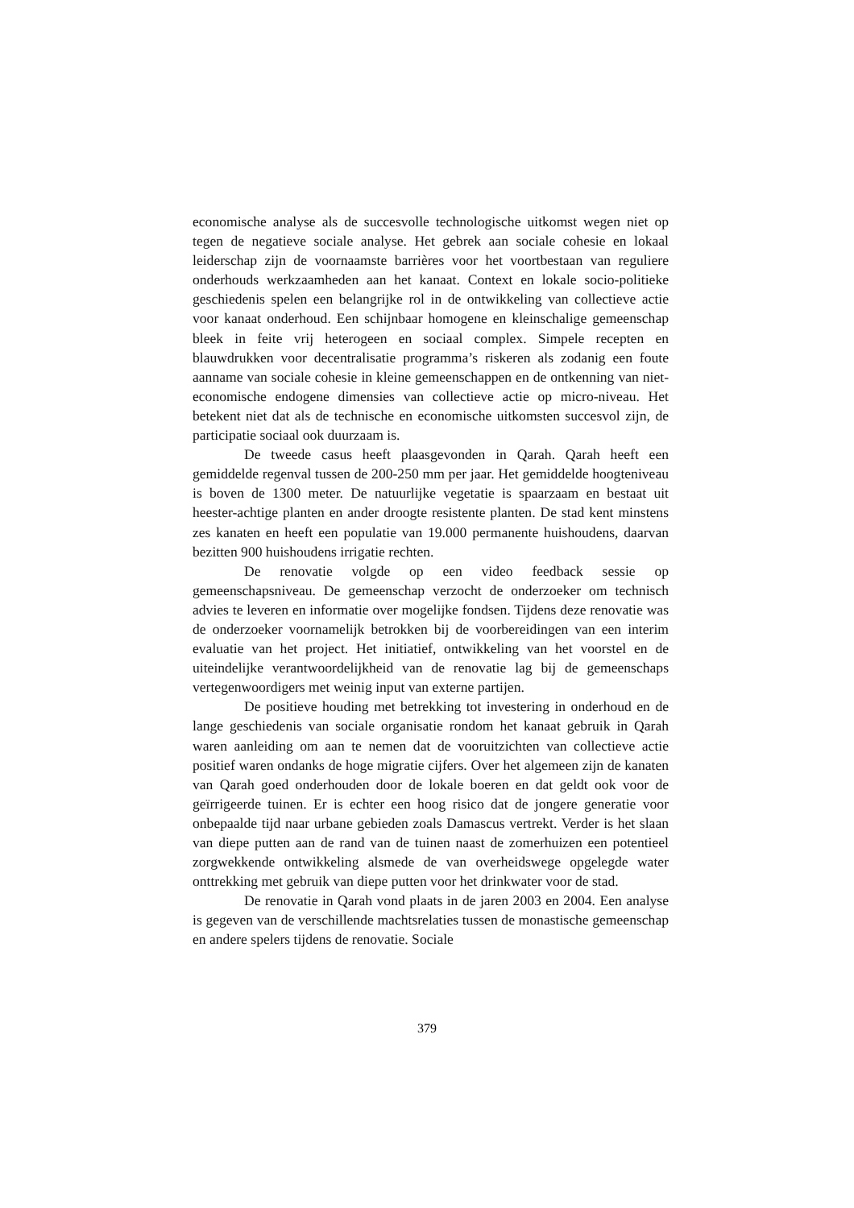economische analyse als de succesvolle technologische uitkomst wegen niet op tegen de negatieve sociale analyse. Het gebrek aan sociale cohesie en lokaal leiderschap zijn de voornaamste barrières voor het voortbestaan van reguliere onderhouds werkzaamheden aan het kanaat. Context en lokale socio-politieke geschiedenis spelen een belangrijke rol in de ontwikkeling van collectieve actie voor kanaat onderhoud. Een schijnbaar homogene en kleinschalige gemeenschap bleek in feite vrij heterogeen en sociaal complex. Simpele recepten en blauwdrukken voor decentralisatie programma’s riskeren als zodanig een foute aanname van sociale cohesie in kleine gemeenschappen en de ontkenning van niet-economische endogene dimensies van collectieve actie op micro-niveau. Het betekent niet dat als de technische en economische uitkomsten succesvol zijn, de participatie sociaal ook duurzaam is.
De tweede casus heeft plaasgevonden in Qarah. Qarah heeft een gemiddelde regenval tussen de 200-250 mm per jaar. Het gemiddelde hoogteniveau is boven de 1300 meter. De natuurlijke vegetatie is spaarzaam en bestaat uit heester-achtige planten en ander droogte resistente planten. De stad kent minstens zes kanaten en heeft een populatie van 19.000 permanente huishoudens, daarvan bezitten 900 huishoudens irrigatie rechten.
De renovatie volgde op een video feedback sessie op gemeenschapsniveau. De gemeenschap verzocht de onderzoeker om technisch advies te leveren en informatie over mogelijke fondsen. Tijdens deze renovatie was de onderzoeker voornamelijk betrokken bij de voorbereidingen van een interim evaluatie van het project. Het initiatief, ontwikkeling van het voorstel en de uiteindelijke verantwoordelijkheid van de renovatie lag bij de gemeenschaps vertegenwoordigers met weinig input van externe partijen.
De positieve houding met betrekking tot investering in onderhoud en de lange geschiedenis van sociale organisatie rondom het kanaat gebruik in Qarah waren aanleiding om aan te nemen dat de vooruitzichten van collectieve actie positief waren ondanks de hoge migratie cijfers. Over het algemeen zijn de kanaten van Qarah goed onderhouden door de lokale boeren en dat geldt ook voor de geïrrigeerde tuinen. Er is echter een hoog risico dat de jongere generatie voor onbepaalde tijd naar urbane gebieden zoals Damascus vertrekt. Verder is het slaan van diepe putten aan de rand van de tuinen naast de zomerhuizen een potentieel zorgwekkende ontwikkeling alsmede de van overheidswege opgelegde water onttrekking met gebruik van diepe putten voor het drinkwater voor de stad.
De renovatie in Qarah vond plaats in de jaren 2003 en 2004. Een analyse is gegeven van de verschillende machtsrelaties tussen de monastische gemeenschap en andere spelers tijdens de renovatie. Sociale
379